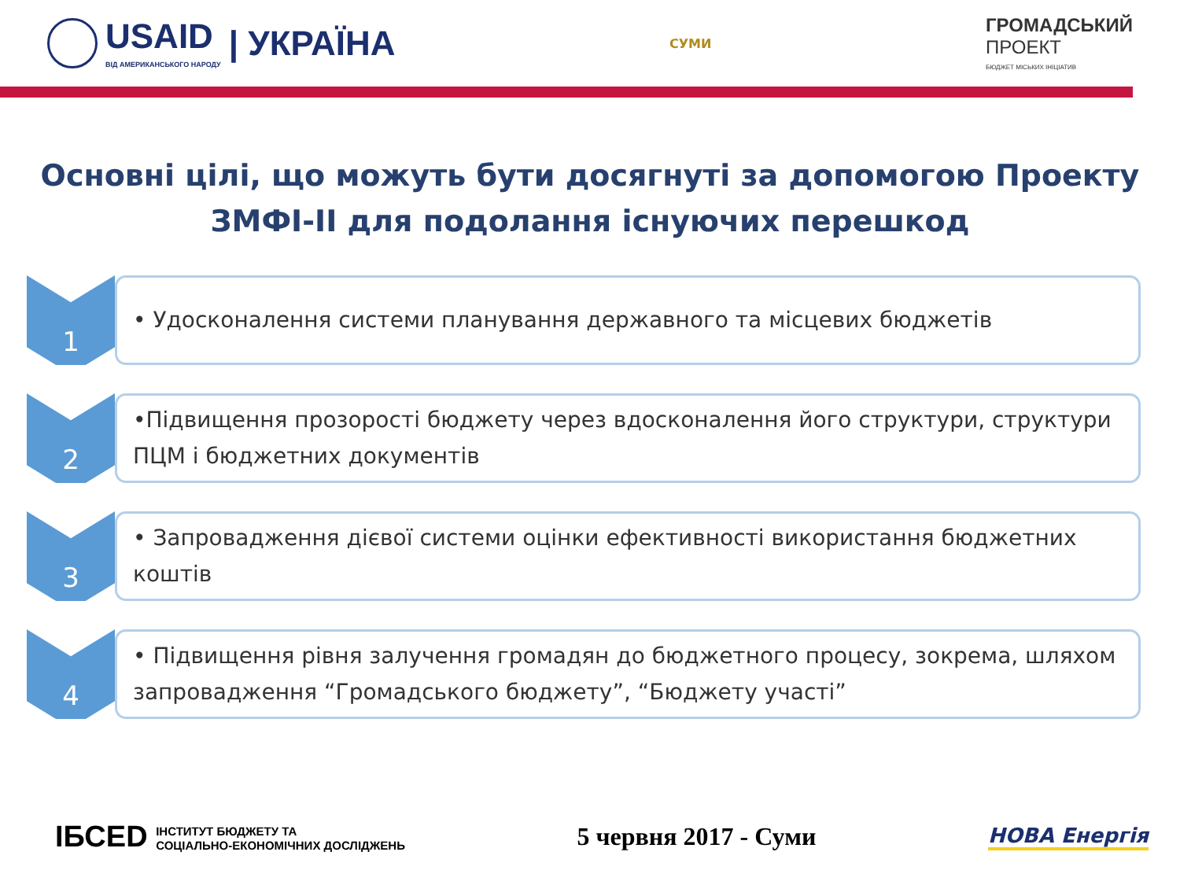USAID
ВІД АМЕРИКАНСЬКОГО НАРОДУ
| УКРАЇНА
СУМИ
ГРОМАДСЬКИЙ
ПРОЕКТ
БЮДЖЕТ МІСЬКИХ ІНІЦІАТИВ
Основні цілі, що можуть бути досягнуті за допомогою Проекту ЗМФІ-ІІ для подолання існуючих перешкод
1
• Удосконалення системи планування державного та місцевих бюджетів
2
•Підвищення прозорості бюджету через вдосконалення його структури, структури ПЦМ і бюджетних документів
3
• Запровадження дієвої системи оцінки ефективності використання бюджетних коштів
4
• Підвищення рівня залучення громадян до бюджетного процесу, зокрема, шляхом запровадження “Громадського бюджету”, “Бюджету участі”
ІБСЕD ІНСТИТУТ БЮДЖЕТУ ТА
СОЦІАЛЬНО-ЕКОНОМІЧНИХ ДОСЛІДЖЕНЬ
5 червня 2017 - Суми
НОВА Енергія